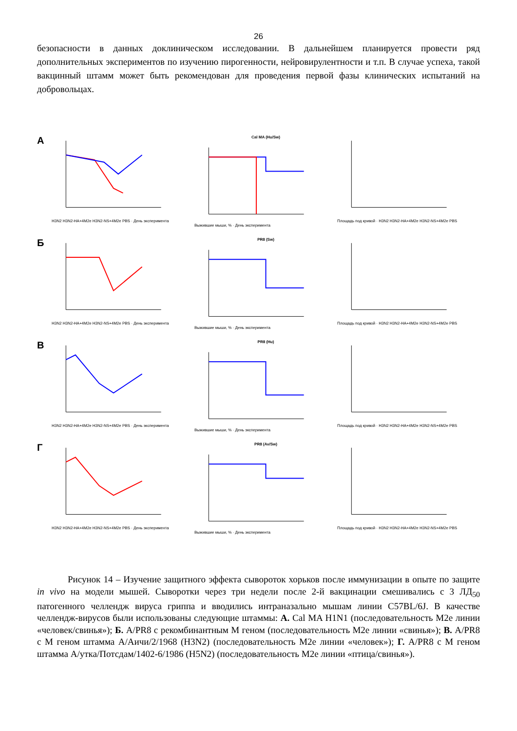26
безопасности в данных доклиническом исследовании. В дальнейшем планируется провести ряд дополнительных экспериментов по изучению пирогенности, нейровирулентности и т.п. В случае успеха, такой вакцинный штамм может быть рекомендован для проведения первой фазы клинических испытаний на добровольцах.
А
H3N2 H3N2-HA+4M2e H3N2-NS+4M2e PBS · День эксперимента
Cal MA (Hu/Sw)
Выжившие мыши, % · День эксперимента
Площадь под кривой · H3N2 H3N2-HA+4M2e H3N2-NS+4M2e PBS
Б
H3N2 H3N2-HA+4M2e H3N2-NS+4M2e PBS · День эксперимента
PR8 (Sw)
Выжившие мыши, % · День эксперимента
Площадь под кривой · H3N2 H3N2-HA+4M2e H3N2-NS+4M2e PBS
В
H3N2 H3N2-HA+4M2e H3N2-NS+4M2e PBS · День эксперимента
PR8 (Hu)
Выжившие мыши, % · День эксперимента
Площадь под кривой · H3N2 H3N2-HA+4M2e H3N2-NS+4M2e PBS
Г
H3N2 H3N2-HA+4M2e H3N2-NS+4M2e PBS · День эксперимента
PR8 (Av/Sw)
Выжившие мыши, % · День эксперимента
Площадь под кривой · H3N2 H3N2-HA+4M2e H3N2-NS+4M2e PBS
Рисунок 14 – Изучение защитного эффекта сывороток хорьков после иммунизации в опыте по защите in vivo на модели мышей. Сыворотки через три недели после 2-й вакцинации смешивались с 3 ЛД<sub>50</sub> патогенного челлендж вируса гриппа и вводились интраназально мышам линии C57BL/6J. В качестве челлендж-вирусов были использованы следующие штаммы: А. Cal MA H1N1 (последовательность M2e линии «человек/свинья»); Б. A/PR8 с рекомбинантным M геном (последовательность M2e линии «свинья»); В. A/PR8 с M геном штамма А/Аичи/2/1968 (H3N2) (последовательность M2e линии «человек»); Г. A/PR8 с M геном штамма А/утка/Потсдам/1402-6/1986 (H5N2) (последовательность M2e линии «птица/свинья»).